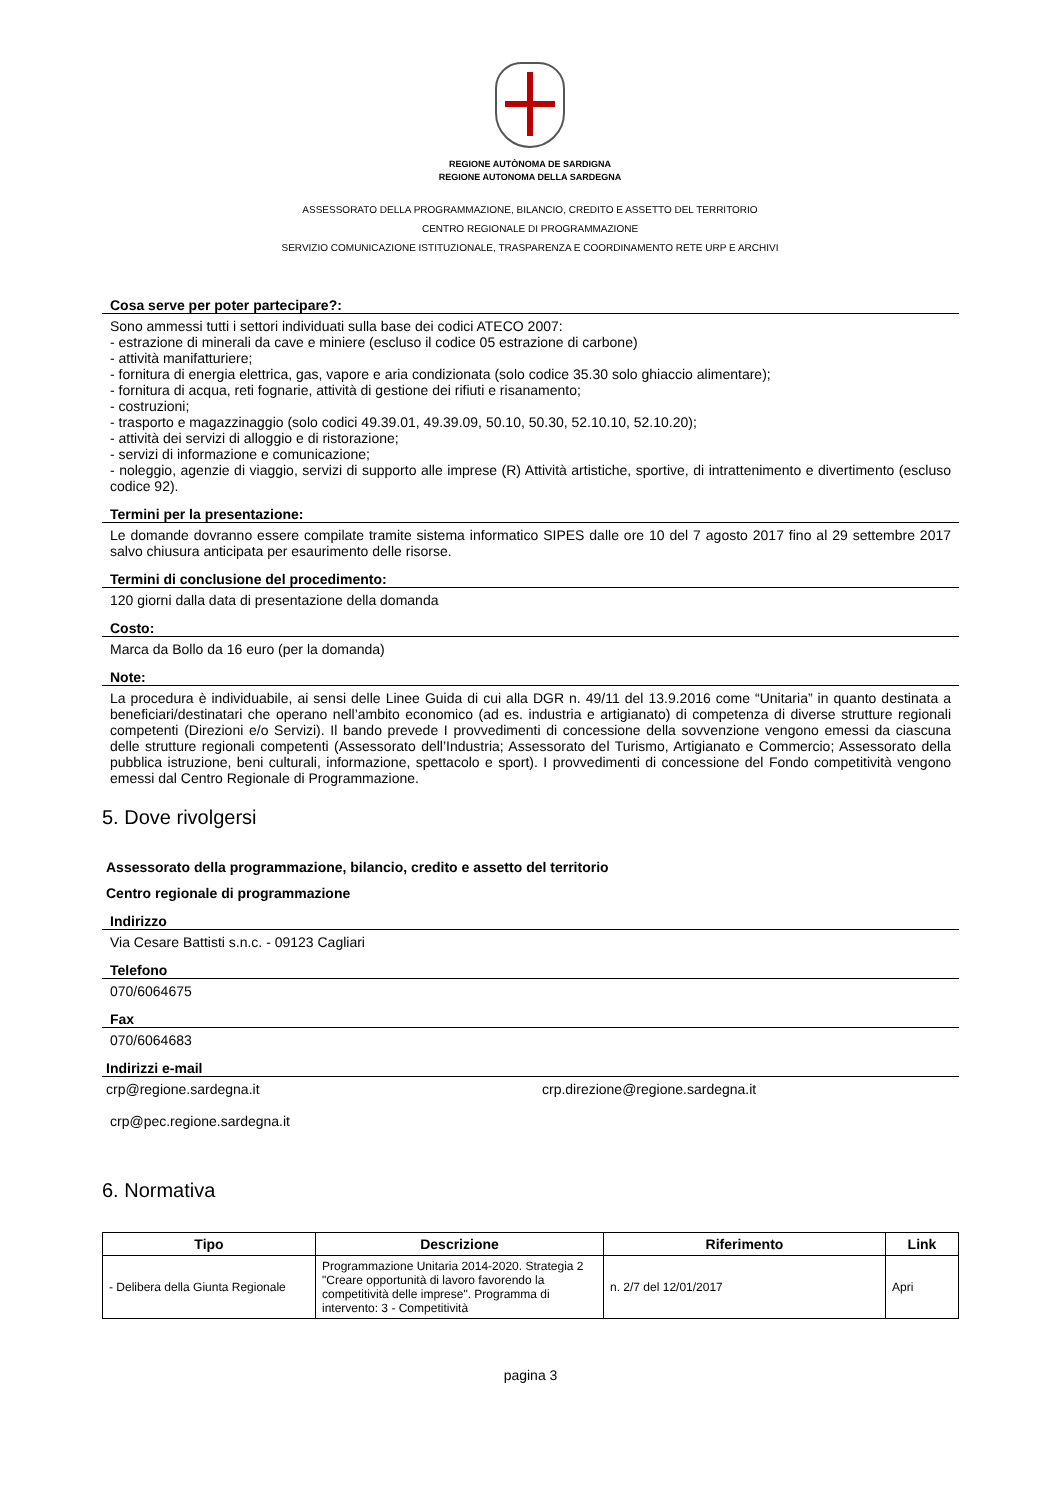REGIONE AUTÒNOMA DE SARDIGNA
REGIONE AUTONOMA DELLA SARDEGNA
ASSESSORATO DELLA PROGRAMMAZIONE, BILANCIO, CREDITO E ASSETTO DEL TERRITORIO
CENTRO REGIONALE DI PROGRAMMAZIONE
SERVIZIO COMUNICAZIONE ISTITUZIONALE, TRASPARENZA E COORDINAMENTO RETE URP E ARCHIVI
Cosa serve per poter partecipare?:
Sono ammessi tutti i settori individuati sulla base dei codici ATECO 2007:
- estrazione di minerali da cave e miniere (escluso il codice 05 estrazione di carbone)
- attività manifatturiere;
- fornitura di energia elettrica, gas, vapore e aria condizionata (solo codice 35.30 solo ghiaccio alimentare);
- fornitura di acqua, reti fognarie, attività di gestione dei rifiuti e risanamento;
- costruzioni;
- trasporto e magazzinaggio (solo codici 49.39.01, 49.39.09, 50.10, 50.30, 52.10.10, 52.10.20);
- attività dei servizi di alloggio e di ristorazione;
- servizi di informazione e comunicazione;
- noleggio, agenzie di viaggio, servizi di supporto alle imprese (R) Attività artistiche, sportive, di intrattenimento e divertimento (escluso codice 92).
Termini per la presentazione:
Le domande dovranno essere compilate tramite sistema informatico SIPES dalle ore 10 del 7 agosto 2017 fino al 29 settembre 2017 salvo chiusura anticipata per esaurimento delle risorse.
Termini di conclusione del procedimento:
120 giorni dalla data di presentazione della domanda
Costo:
Marca da Bollo da 16 euro (per la domanda)
Note:
La procedura è individuabile, ai sensi delle Linee Guida di cui alla DGR n. 49/11 del 13.9.2016 come “Unitaria” in quanto destinata a beneficiari/destinatari che operano nell’ambito economico (ad es. industria e artigianato) di competenza di diverse strutture regionali competenti (Direzioni e/o Servizi). Il bando prevede I provvedimenti di concessione della sovvenzione vengono emessi da ciascuna delle strutture regionali competenti (Assessorato dell’Industria; Assessorato del Turismo, Artigianato e Commercio; Assessorato della pubblica istruzione, beni culturali, informazione, spettacolo e sport). I provvedimenti di concessione del Fondo competitività vengono emessi dal Centro Regionale di Programmazione.
5. Dove rivolgersi
Assessorato della programmazione, bilancio, credito e assetto del territorio
Centro regionale di programmazione
Indirizzo
Via Cesare Battisti s.n.c. - 09123 Cagliari
Telefono
070/6064675
Fax
070/6064683
Indirizzi e-mail
crp@regione.sardegna.it crp.direzione@regione.sardegna.it
crp@pec.regione.sardegna.it
6. Normativa
| Tipo | Descrizione | Riferimento | Link |
| --- | --- | --- | --- |
| - Delibera della Giunta Regionale | Programmazione Unitaria 2014-2020. Strategia 2 "Creare opportunità di lavoro favorendo la competitività delle imprese". Programma di intervento: 3 - Competitività | n. 2/7 del 12/01/2017 | Apri |
pagina 3